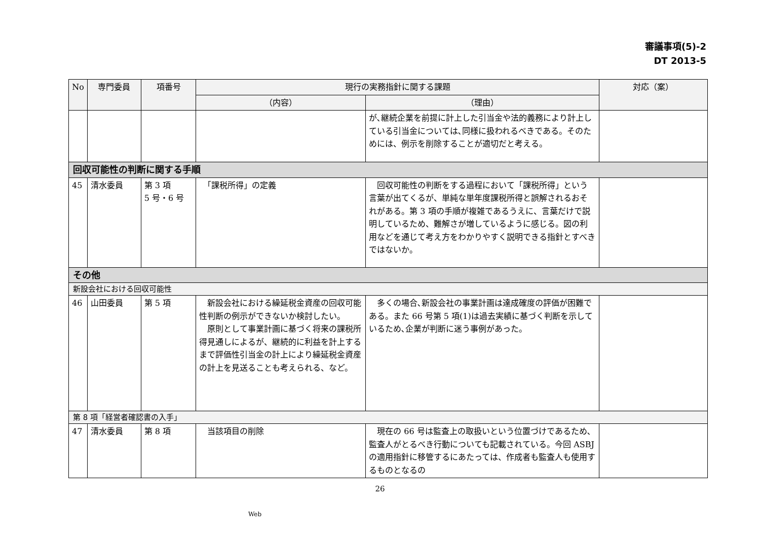審議事項(5)-2
DT 2013-5
| No | 専門委員 | 項番号 | 現行の実務指針に関する課題 | | 対応（案） |
| --- | --- | --- | --- | --- | --- |
| | | | （内容） | （理由） | |
| | | | | が､継続企業を前提に計上した引当金や法的義務により計上している引当金については､同様に扱われるべきである。そのためには、例示を削除することが適切だと考える。 | |
| 回収可能性の判断に関する手順 | | | | | |
| 45 | 清水委員 | 第 3 項 5 号・6 号 | 「課税所得」の定義 | 回収可能性の判断をする過程において「課税所得」という言葉が出てくるが、単純な単年度課税所得と誤解されるおそれがある。第 3 項の手順が複雑であるうえに、言葉だけで説明しているため、難解さが増しているように感じる。図の利用などを通じて考え方をわかりやすく説明できる指針とすべきではないか。 | |
| その他 | | | | | |
| 新設会社における回収可能性 | | | | | |
| 46 | 山田委員 | 第 5 項 | 新設会社における繰延税金資産の回収可能性判断の例示ができないか検討したい。 原則として事業計画に基づく将来の課税所得見通しによるが、継続的に利益を計上するまで評価性引当金の計上により繰延税金資産の計上を見送ることも考えられる、など。 | 多くの場合､新設会社の事業計画は達成確度の評価が困難である。また 66 号第 5 項(1)は過去実績に基づく判断を示しているため､企業が判断に迷う事例があった。 | |
| 第 8 項「経営者確認書の入手」 | | | | | |
| 47 | 清水委員 | 第 8 項 | 当該項目の削除 | 現在の 66 号は監査上の取扱いという位置づけであるため､監査人がとるべき行動についても記載されている。今回 ASBJ の適用指針に移管するにあたっては、作成者も監査人も使用するものとなるの | |
26
Web